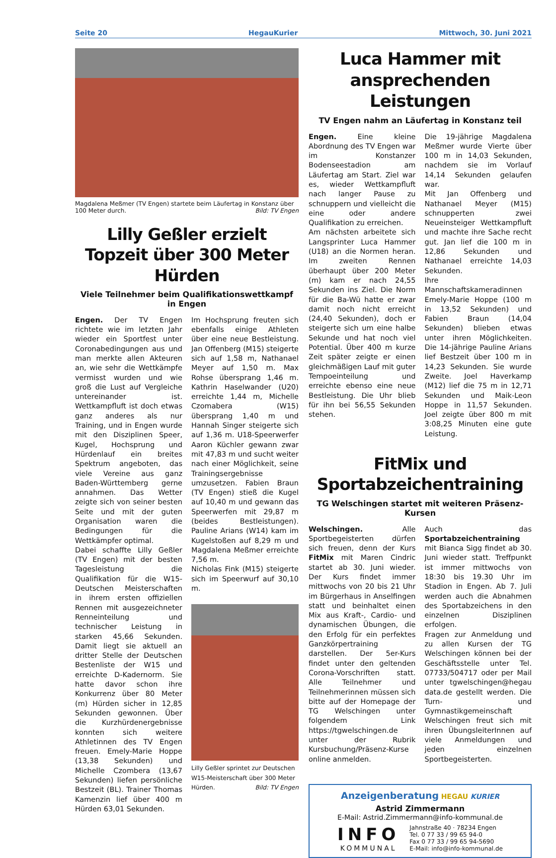Seite 20 HegauKurier Mittwoch, 30. Juni 2021
Magdalena Meßmer (TV Engen) startete beim Läufertag in Konstanz über 100 Meter durch. Bild: TV Engen
Lilly Geßler erzielt Topzeit über 300 Meter Hürden
Viele Teilnehmer beim Qualifikationswettkampf in Engen
Engen. Der TV Engen richtete wie im letzten Jahr wieder ein Sportfest unter Coronabedingungen aus und man merkte allen Akteuren an, wie sehr die Wettkämpfe vermisst wurden und wie groß die Lust auf Vergleiche untereinander ist. Wettkampfluft ist doch etwas ganz anderes als nur Training, und in Engen wurde mit den Disziplinen Speer, Kugel, Hochsprung und Hürdenlauf ein breites Spektrum angeboten, das viele Vereine aus ganz Baden-Württemberg gerne annahmen. Das Wetter zeigte sich von seiner besten Seite und mit der guten Organisation waren die Bedingungen für die Wettkämpfer optimal.
Dabei schaffte Lilly Geßler (TV Engen) mit der besten Tagesleistung die Qualifikation für die W15-Deutschen Meisterschaften in ihrem ersten offiziellen Rennen mit ausgezeichneter Renneinteilung und technischer Leistung in starken 45,66 Sekunden. Damit liegt sie aktuell an dritter Stelle der Deutschen Bestenliste der W15 und erreichte D-Kadernorm. Sie hatte davor schon ihre Konkurrenz über 80 Meter (m) Hürden sicher in 12,85 Sekunden gewonnen. Über die Kurzhürdenergebnisse konnten sich weitere Athletinnen des TV Engen freuen. Emely-Marie Hoppe (13,38 Sekunden) und Michelle Czombera (13,67 Sekunden) liefen persönliche Bestzeit (BL). Trainer Thomas Kamenzin lief über 400 m Hürden 63,01 Sekunden.
Im Hochsprung freuten sich ebenfalls einige Athleten über eine neue Bestleistung. Jan Offenberg (M15) steigerte sich auf 1,58 m, Nathanael Meyer auf 1,50 m. Max Rohse übersprang 1,46 m. Kathrin Haselwander (U20) erreichte 1,44 m, Michelle Czomabera (W15) übersprang 1,40 m und Hannah Singer steigerte sich auf 1,36 m. U18-Speerwerfer Aaron Küchler gewann zwar mit 47,83 m und sucht weiter nach einer Möglichkeit, seine Trainingsergebnisse umzusetzen. Fabien Braun (TV Engen) stieß die Kugel auf 10,40 m und gewann das Speerwerfen mit 29,87 m (beides Bestleistungen). Pauline Arians (W14) kam im Kugelstoßen auf 8,29 m und Magdalena Meßmer erreichte 7,56 m.
Nicholas Fink (M15) steigerte sich im Speerwurf auf 30,10 m.
Lilly Geßler sprintet zur Deutschen W15-Meisterschaft über 300 Meter Hürden. Bild: TV Engen
Luca Hammer mit ansprechenden Leistungen
TV Engen nahm an Läufertag in Konstanz teil
Engen. Eine kleine Abordnung des TV Engen war im Konstanzer Bodenseestadion am Läufertag am Start. Ziel war es, wieder Wettkampfluft nach langer Pause zu schnuppern und vielleicht die eine oder andere Qualifikation zu erreichen.
Am nächsten arbeitete sich Langsprinter Luca Hammer (U18) an die Normen heran. Im zweiten Rennen überhaupt über 200 Meter (m) kam er nach 24,55 Sekunden ins Ziel. Die Norm für die Ba-Wü hatte er zwar damit noch nicht erreicht (24,40 Sekunden), doch er steigerte sich um eine halbe Sekunde und hat noch viel Potential. Über 400 m kurze Zeit später zeigte er einen gleichmäßigen Lauf mit guter Tempoeinteilung und erreichte ebenso eine neue Bestleistung. Die Uhr blieb für ihn bei 56,55 Sekunden stehen.
Die 19-jährige Magdalena Meßmer wurde Vierte über 100 m in 14,03 Sekunden, nachdem sie im Vorlauf 14,14 Sekunden gelaufen war.
Mit Jan Offenberg und Nathanael Meyer (M15) schnupperten zwei Neueinsteiger Wettkampfluft und machte ihre Sache recht gut. Jan lief die 100 m in 12,86 Sekunden und Nathanael erreichte 14,03 Sekunden.
Ihre Mannschaftskameradinnen Emely-Marie Hoppe (100 m in 13,52 Sekunden) und Fabien Braun (14,04 Sekunden) blieben etwas unter ihren Möglichkeiten. Die 14-jährige Pauline Arians lief Bestzeit über 100 m in 14,23 Sekunden. Sie wurde Zweite. Joel Haverkamp (M12) lief die 75 m in 12,71 Sekunden und Maik-Leon Hoppe in 11,57 Sekunden. Joel zeigte über 800 m mit 3:08,25 Minuten eine gute Leistung.
FitMix und Sportabzeichentraining
TG Welschingen startet mit weiteren Präsenz-Kursen
Welschingen. Alle Sportbegeisterten dürfen sich freuen, denn der Kurs FitMix mit Maren Cindric startet ab 30. Juni wieder. Der Kurs findet immer mittwochs von 20 bis 21 Uhr im Bürgerhaus in Anselfingen statt und beinhaltet einen Mix aus Kraft-, Cardio- und dynamischen Übungen, die den Erfolg für ein perfektes Ganzkörpertraining darstellen. Der 5er-Kurs findet unter den geltenden Corona-Vorschriften statt. Alle Teilnehmer und Teilnehmerinnen müssen sich bitte auf der Homepage der TG Welschingen unter folgendem Link https://tgwelschingen.de unter der Rubrik Kursbuchung/Präsenz-Kurse online anmelden.
Auch das Sportabzeichentraining mit Bianca Sigg findet ab 30. Juni wieder statt. Treffpunkt ist immer mittwochs von 18:30 bis 19.30 Uhr im Stadion in Engen. Ab 7. Juli werden auch die Abnahmen des Sportabzeichens in den einzelnen Disziplinen erfolgen.
Fragen zur Anmeldung und zu allen Kursen der TG Welschingen können bei der Geschäftsstelle unter Tel. 07733/504717 oder per Mail unter tgwelschingen@hegau data.de gestellt werden. Die Turn- und Gymnastikgemeinschaft Welschingen freut sich mit ihren ÜbungsleiterInnen auf viele Anmeldungen und jeden einzelnen Sportbegeisterten.
Anzeigenberatung HEGAU KURIER
Astrid Zimmermann
E-Mail: Astrid.Zimmermann@info-kommunal.de
INFO
KOMMUNAL
Jahnstraße 40 · 78234 Engen
Tel. 0 77 33 / 99 65 94-0
Fax 0 77 33 / 99 65 94-5690
E-Mail: info@info-kommunal.de